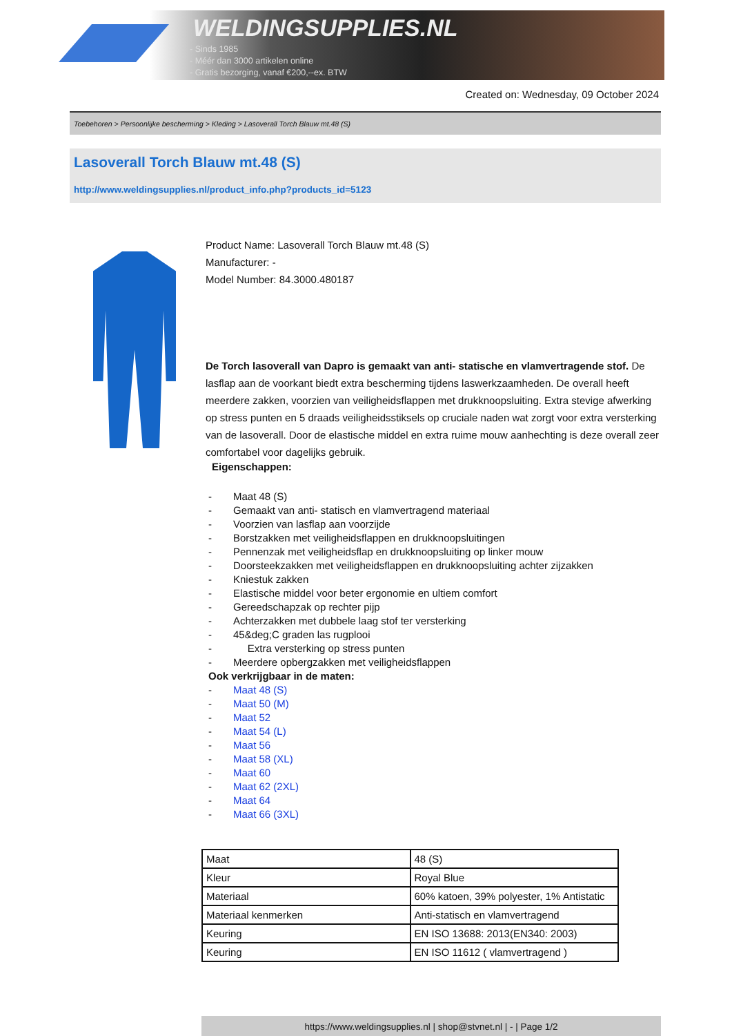WELDINGSUPPLIES.NL
- Sinds 1985
- Méér dan 3000 artikelen online
- Gratis bezorging, vanaf €200,--ex. BTW
Created on: Wednesday, 09 October 2024
Toebehoren > Persoonlijke bescherming > Kleding > Lasoverall Torch Blauw mt.48 (S)
Lasoverall Torch Blauw mt.48 (S)
http://www.weldingsupplies.nl/product_info.php?products_id=5123
Product Name: Lasoverall Torch Blauw mt.48 (S)
Manufacturer: -
Model Number: 84.3000.480187
De Torch lasoverall van Dapro is gemaakt van anti- statische en vlamvertragende stof. De lasflap aan de voorkant biedt extra bescherming tijdens laswerkzaamheden. De overall heeft meerdere zakken, voorzien van veiligheidsflappen met drukknoopsluiting. Extra stevige afwerking op stress punten en 5 draads veiligheidsstiksels op cruciale naden wat zorgt voor extra versterking van de lasoverall. Door de elastische middel en extra ruime mouw aanhechting is deze overall zeer comfortabel voor dagelijks gebruik.
Eigenschappen:
- Maat 48 (S)
- Gemaakt van anti- statisch en vlamvertragend materiaal
- Voorzien van lasflap aan voorzijde
- Borstzakken met veiligheidsflappen en drukknoopsluitingen
- Pennenzak met veiligheidsflap en drukknoopsluiting op linker mouw
- Doorsteekzakken met veiligheidsflappen en drukknoopsluiting achter zijzakken
- Kniestuk zakken
- Elastische middel voor beter ergonomie en ultiem comfort
- Gereedschapzak op rechter pijp
- Achterzakken met dubbele laag stof ter versterking
- 45&deg;C graden las rugplooi
- Extra versterking op stress punten
- Meerdere opbergzakken met veiligheidsflappen
Ook verkrijgbaar in de maten:
- Maat 48 (S)
- Maat 50 (M)
- Maat 52
- Maat 54 (L)
- Maat 56
- Maat 58 (XL)
- Maat 60
- Maat 62 (2XL)
- Maat 64
- Maat 66 (3XL)
| Maat | 48 (S) |
| Kleur | Royal Blue |
| Materiaal | 60% katoen, 39% polyester, 1% Antistatic |
| Materiaal kenmerken | Anti-statisch en vlamvertragend |
| Keuring | EN ISO 13688: 2013(EN340: 2003) |
| Keuring | EN ISO 11612 ( vlamvertragend ) |
https://www.weldingsupplies.nl | shop@stvnet.nl | - | Page 1/2